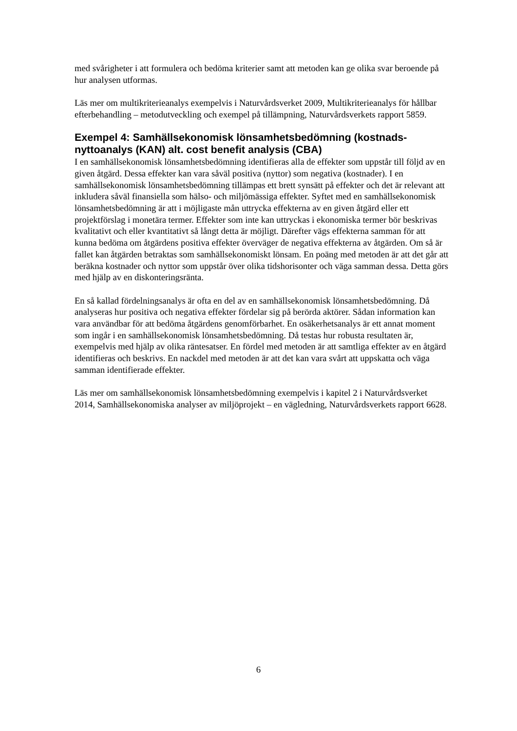med svårigheter i att formulera och bedöma kriterier samt att metoden kan ge olika svar beroende på hur analysen utformas.
Läs mer om multikriterieanalys exempelvis i Naturvårdsverket 2009, Multikriterieanalys för hållbar efterbehandling – metodutveckling och exempel på tillämpning, Naturvårdsverkets rapport 5859.
Exempel 4: Samhällsekonomisk lönsamhetsbedömning (kostnads-nyttoanalys (KAN) alt. cost benefit analysis (CBA)
I en samhällsekonomisk lönsamhetsbedömning identifieras alla de effekter som uppstår till följd av en given åtgärd. Dessa effekter kan vara såväl positiva (nyttor) som negativa (kostnader). I en samhällsekonomisk lönsamhetsbedömning tillämpas ett brett synsätt på effekter och det är relevant att inkludera såväl finansiella som hälso- och miljömässiga effekter. Syftet med en samhällsekonomisk lönsamhetsbedömning är att i möjligaste mån uttrycka effekterna av en given åtgärd eller ett projektförslag i monetära termer. Effekter som inte kan uttryckas i ekonomiska termer bör beskrivas kvalitativt och eller kvantitativt så långt detta är möjligt. Därefter vägs effekterna samman för att kunna bedöma om åtgärdens positiva effekter överväger de negativa effekterna av åtgärden. Om så är fallet kan åtgärden betraktas som samhällsekonomiskt lönsam. En poäng med metoden är att det går att beräkna kostnader och nyttor som uppstår över olika tidshorisonter och väga samman dessa. Detta görs med hjälp av en diskonteringsränta.
En så kallad fördelningsanalys är ofta en del av en samhällsekonomisk lönsamhetsbedömning. Då analyseras hur positiva och negativa effekter fördelar sig på berörda aktörer. Sådan information kan vara användbar för att bedöma åtgärdens genomförbarhet. En osäkerhetsanalys är ett annat moment som ingår i en samhällsekonomisk lönsamhetsbedömning. Då testas hur robusta resultaten är, exempelvis med hjälp av olika räntesatser. En fördel med metoden är att samtliga effekter av en åtgärd identifieras och beskrivs. En nackdel med metoden är att det kan vara svårt att uppskatta och väga samman identifierade effekter.
Läs mer om samhällsekonomisk lönsamhetsbedömning exempelvis i kapitel 2 i Naturvårdsverket 2014, Samhällsekonomiska analyser av miljöprojekt – en vägledning, Naturvårdsverkets rapport 6628.
6